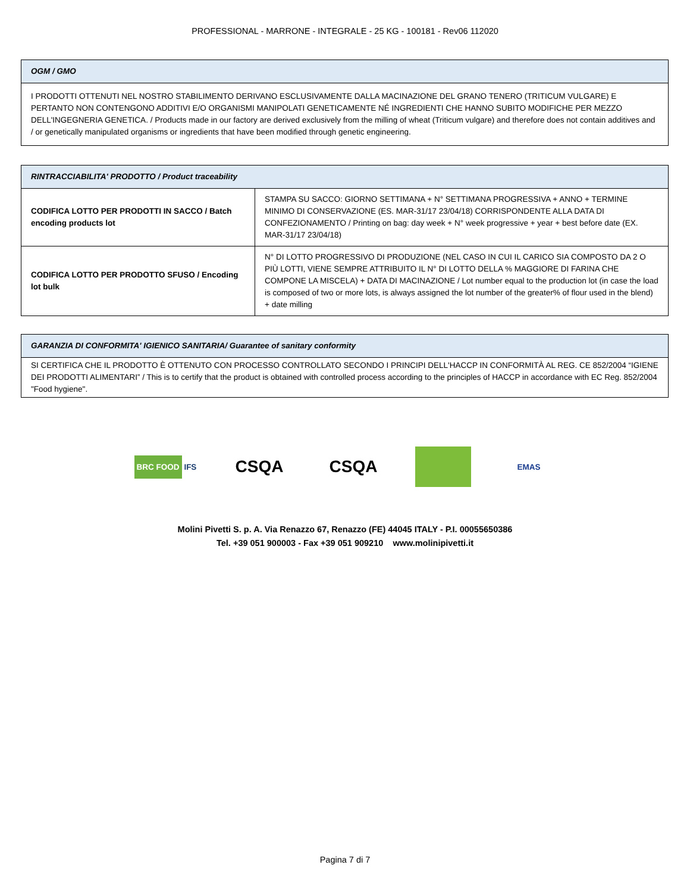PROFESSIONAL - MARRONE - INTEGRALE - 25 KG - 100181 - Rev06 112020
| OGM / GMO |
| --- |
| I PRODOTTI OTTENUTI NEL NOSTRO STABILIMENTO DERIVANO ESCLUSIVAMENTE DALLA MACINAZIONE DEL GRANO TENERO (TRITICUM VULGARE) E PERTANTO NON CONTENGONO ADDITIVI E/O ORGANISMI MANIPOLATI GENETICAMENTE NÉ INGREDIENTI CHE HANNO SUBITO MODIFICHE PER MEZZO DELL'INGEGNERIA GENETICA. / Products made in our factory are derived exclusively from the milling of wheat (Triticum vulgare) and therefore does not contain additives and / or genetically manipulated organisms or ingredients that have been modified through genetic engineering. |
| RINTRACCIABILITA' PRODOTTO / Product traceability | |
| --- | --- |
| CODIFICA LOTTO PER PRODOTTI IN SACCO / Batch encoding products lot | STAMPA SU SACCO: GIORNO SETTIMANA + N° SETTIMANA PROGRESSIVA + ANNO + TERMINE MINIMO DI CONSERVAZIONE (ES. MAR-31/17 23/04/18) CORRISPONDENTE ALLA DATA DI CONFEZIONAMENTO / Printing on bag: day week + N° week progressive + year + best before date (EX. MAR-31/17 23/04/18) |
| CODIFICA LOTTO PER PRODOTTO SFUSO / Encoding lot bulk | N° DI LOTTO PROGRESSIVO DI PRODUZIONE (NEL CASO IN CUI IL CARICO SIA COMPOSTO DA 2 O PIÙ LOTTI, VIENE SEMPRE ATTRIBUITO IL N° DI LOTTO DELLA % MAGGIORE DI FARINA CHE COMPONE LA MISCELA) + DATA DI MACINAZIONE / Lot number equal to the production lot (in case the load is composed of two or more lots, is always assigned the lot number of the greater% of flour used in the blend) + date milling |
| GARANZIA DI CONFORMITA' IGIENICO SANITARIA/ Guarantee of sanitary conformity |
| --- |
| SI CERTIFICA CHE IL PRODOTTO È OTTENUTO CON PROCESSO CONTROLLATO SECONDO I PRINCIPI DELL'HACCP IN CONFORMITÀ AL REG. CE 852/2004 “IGIENE DEI PRODOTTI ALIMENTARI” / This is to certify that the product is obtained with controlled process according to the principles of HACCP in accordance with EC Reg. 852/2004 "Food hygiene". |
BRC FOOD IFS
CSQA CSQA
EMAS
Molini Pivetti S. p. A. Via Renazzo 67, Renazzo (FE) 44045 ITALY - P.I. 00055650386
Tel. +39 051 900003 - Fax +39 051 909210 www.molinipivetti.it
Pagina 7 di 7